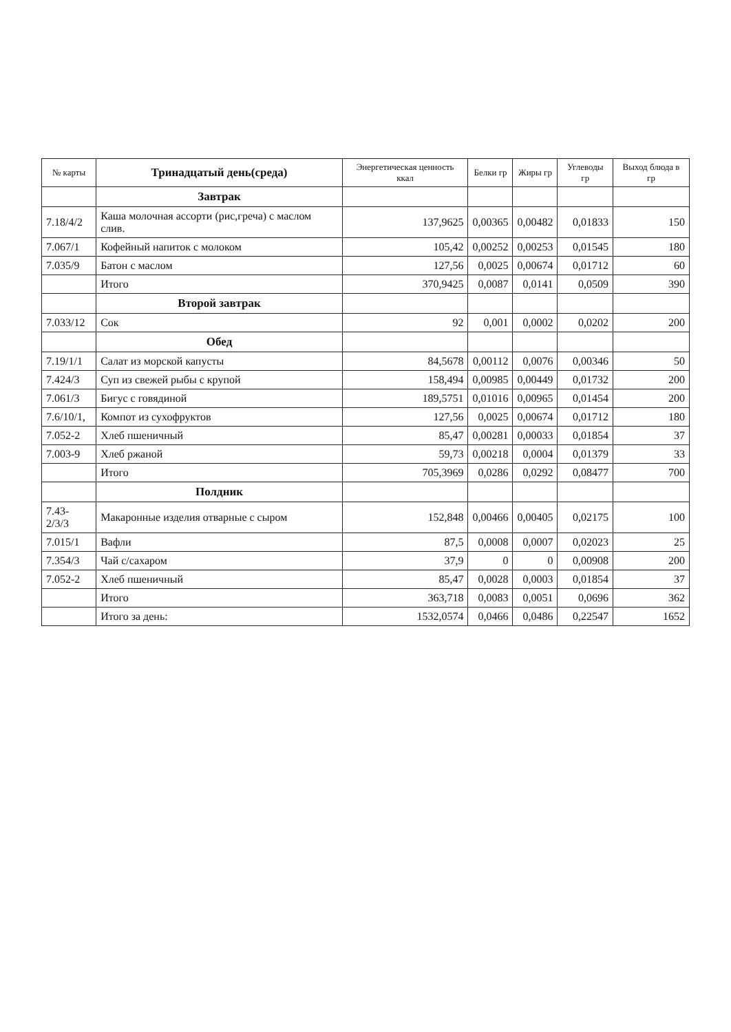| № карты | Тринадцатый день(среда) | Энергетическая ценность ккал | Белки гр | Жиры гр | Углеводы гр | Выход блюда в гр |
| --- | --- | --- | --- | --- | --- | --- |
| | Завтрак | | | | | |
| 7.18/4/2 | Каша молочная ассорти (рис,греча) с маслом слив. | 137,9625 | 0,00365 | 0,00482 | 0,01833 | 150 |
| 7.067/1 | Кофейный напиток с молоком | 105,42 | 0,00252 | 0,00253 | 0,01545 | 180 |
| 7.035/9 | Батон с маслом | 127,56 | 0,0025 | 0,00674 | 0,01712 | 60 |
| | Итого | 370,9425 | 0,0087 | 0,0141 | 0,0509 | 390 |
| | Второй завтрак | | | | | |
| 7.033/12 | Сок | 92 | 0,001 | 0,0002 | 0,0202 | 200 |
| | Обед | | | | | |
| 7.19/1/1 | Салат из морской капусты | 84,5678 | 0,00112 | 0,0076 | 0,00346 | 50 |
| 7.424/3 | Суп из свежей рыбы с крупой | 158,494 | 0,00985 | 0,00449 | 0,01732 | 200 |
| 7.061/3 | Бигус с говядиной | 189,5751 | 0,01016 | 0,00965 | 0,01454 | 200 |
| 7.6/10/1, | Компот из сухофруктов | 127,56 | 0,0025 | 0,00674 | 0,01712 | 180 |
| 7.052-2 | Хлеб пшеничный | 85,47 | 0,00281 | 0,00033 | 0,01854 | 37 |
| 7.003-9 | Хлеб ржаной | 59,73 | 0,00218 | 0,0004 | 0,01379 | 33 |
| | Итого | 705,3969 | 0,0286 | 0,0292 | 0,08477 | 700 |
| | Полдник | | | | | |
| 7.43-2/3/3 | Макаронные изделия отварные с сыром | 152,848 | 0,00466 | 0,00405 | 0,02175 | 100 |
| 7.015/1 | Вафли | 87,5 | 0,0008 | 0,0007 | 0,02023 | 25 |
| 7.354/3 | Чай с/сахаром | 37,9 | 0 | 0 | 0,00908 | 200 |
| 7.052-2 | Хлеб пшеничный | 85,47 | 0,0028 | 0,0003 | 0,01854 | 37 |
| | Итого | 363,718 | 0,0083 | 0,0051 | 0,0696 | 362 |
| | Итого за день: | 1532,0574 | 0,0466 | 0,0486 | 0,22547 | 1652 |